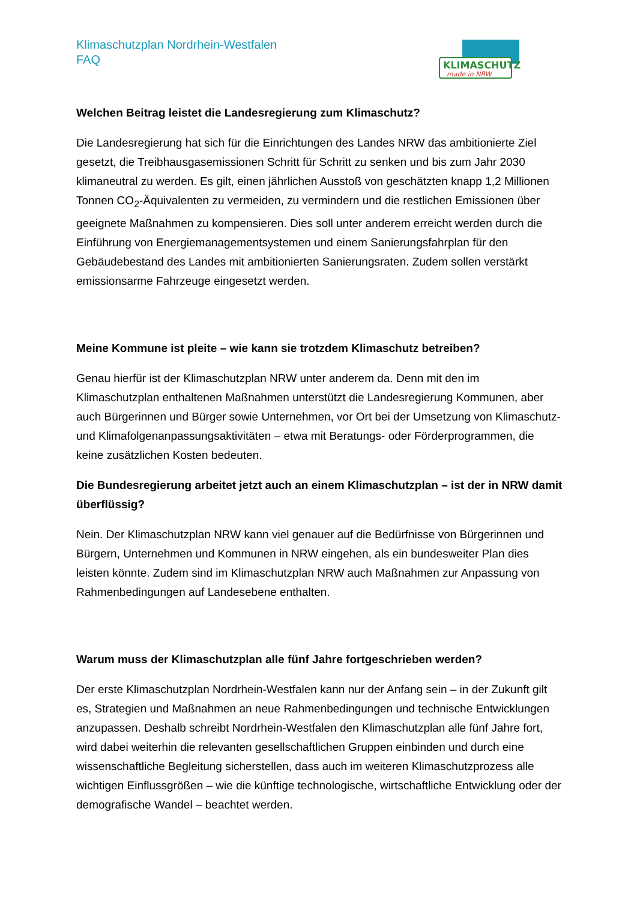KLIMASCHUTZ
made in NRW
Klimaschutzplan Nordrhein-Westfalen
FAQ
Welchen Beitrag leistet die Landesregierung zum Klimaschutz?
Die Landesregierung hat sich für die Einrichtungen des Landes NRW das ambitionierte Ziel gesetzt, die Treibhausgasemissionen Schritt für Schritt zu senken und bis zum Jahr 2030 klimaneutral zu werden. Es gilt, einen jährlichen Ausstoß von geschätzten knapp 1,2 Millionen Tonnen CO<sub>2</sub>-Äquivalenten zu vermeiden, zu vermindern und die restlichen Emissionen über geeignete Maßnahmen zu kompensieren. Dies soll unter anderem erreicht werden durch die Einführung von Energiemanagementsystemen und einem Sanierungsfahrplan für den Gebäudebestand des Landes mit ambitionierten Sanierungsraten. Zudem sollen verstärkt emissionsarme Fahrzeuge eingesetzt werden.
Meine Kommune ist pleite – wie kann sie trotzdem Klimaschutz betreiben?
Genau hierfür ist der Klimaschutzplan NRW unter anderem da. Denn mit den im Klimaschutzplan enthaltenen Maßnahmen unterstützt die Landesregierung Kommunen, aber auch Bürgerinnen und Bürger sowie Unternehmen, vor Ort bei der Umsetzung von Klimaschutz- und Klimafolgenanpassungsaktivitäten – etwa mit Beratungs- oder Förderprogrammen, die keine zusätzlichen Kosten bedeuten.
Die Bundesregierung arbeitet jetzt auch an einem Klimaschutzplan – ist der in NRW damit überflüssig?
Nein. Der Klimaschutzplan NRW kann viel genauer auf die Bedürfnisse von Bürgerinnen und Bürgern, Unternehmen und Kommunen in NRW eingehen, als ein bundesweiter Plan dies leisten könnte. Zudem sind im Klimaschutzplan NRW auch Maßnahmen zur Anpassung von Rahmenbedingungen auf Landesebene enthalten.
Warum muss der Klimaschutzplan alle fünf Jahre fortgeschrieben werden?
Der erste Klimaschutzplan Nordrhein-Westfalen kann nur der Anfang sein – in der Zukunft gilt es, Strategien und Maßnahmen an neue Rahmenbedingungen und technische Entwicklungen anzupassen. Deshalb schreibt Nordrhein-Westfalen den Klimaschutzplan alle fünf Jahre fort, wird dabei weiterhin die relevanten gesellschaftlichen Gruppen einbinden und durch eine wissenschaftliche Begleitung sicherstellen, dass auch im weiteren Klimaschutzprozess alle wichtigen Einflussgrößen – wie die künftige technologische, wirtschaftliche Entwicklung oder der demografische Wandel – beachtet werden.